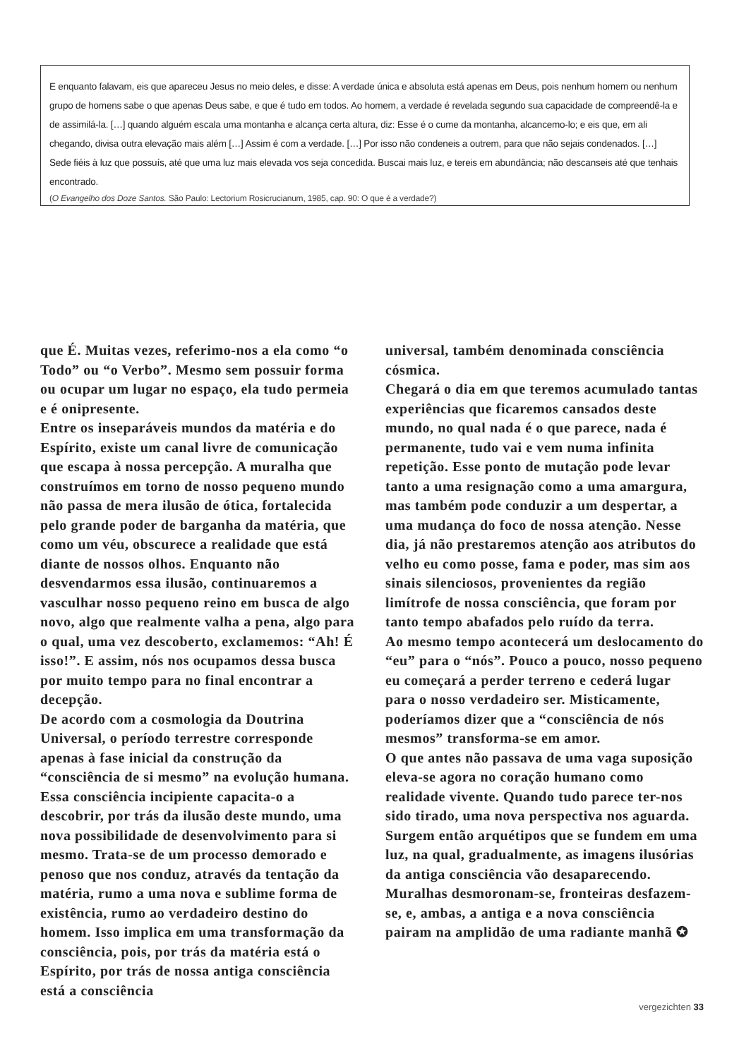E enquanto falavam, eis que apareceu Jesus no meio deles, e disse: A verdade única e absoluta está apenas em Deus, pois nenhum homem ou nenhum grupo de homens sabe o que apenas Deus sabe, e que é tudo em todos. Ao homem, a verdade é revelada segundo sua capacidade de compreendê-la e de assimilá-la. […] quando alguém escala uma montanha e alcança certa altura, diz: Esse é o cume da montanha, alcancemo-lo; e eis que, em ali chegando, divisa outra elevação mais além […] Assim é com a verdade. […] Por isso não condeneis a outrem, para que não sejais condenados. […] Sede fiéis à luz que possuís, até que uma luz mais elevada vos seja concedida. Buscai mais luz, e tereis em abundância; não descanseis até que tenhais encontrado.
(O Evangelho dos Doze Santos. São Paulo: Lectorium Rosicrucianum, 1985, cap. 90: O que é a verdade?)
que É. Muitas vezes, referimo-nos a ela como “o Todo” ou “o Verbo”. Mesmo sem possuir forma ou ocupar um lugar no espaço, ela tudo permeia e é onipresente.
Entre os inseparáveis mundos da matéria e do Espírito, existe um canal livre de comunicação que escapa à nossa percepção. A muralha que construímos em torno de nosso pequeno mundo não passa de mera ilusão de ótica, fortalecida pelo grande poder de barganha da matéria, que como um véu, obscurece a realidade que está diante de nossos olhos. Enquanto não desvendarmos essa ilusão, continuaremos a vasculhar nosso pequeno reino em busca de algo novo, algo que realmente valha a pena, algo para o qual, uma vez descoberto, exclamemos: “Ah! É isso!”. E assim, nós nos ocupamos dessa busca por muito tempo para no final encontrar a decepção.
De acordo com a cosmologia da Doutrina Universal, o período terrestre corresponde apenas à fase inicial da construção da “consciência de si mesmo” na evolução humana. Essa consciência incipiente capacita-o a descobrir, por trás da ilusão deste mundo, uma nova possibilidade de desenvolvimento para si mesmo. Trata-se de um processo demorado e penoso que nos conduz, através da tentação da matéria, rumo a uma nova e sublime forma de existência, rumo ao verdadeiro destino do homem. Isso implica em uma transformação da consciência, pois, por trás da matéria está o Espírito, por trás de nossa antiga consciência está a consciência
universal, também denominada consciência cósmica.
Chegará o dia em que teremos acumulado tantas experiências que ficaremos cansados deste mundo, no qual nada é o que parece, nada é permanente, tudo vai e vem numa infinita repetição. Esse ponto de mutação pode levar tanto a uma resignação como a uma amargura, mas também pode conduzir a um despertar, a uma mudança do foco de nossa atenção. Nesse dia, já não prestaremos atenção aos atributos do velho eu como posse, fama e poder, mas sim aos sinais silenciosos, provenientes da região limítrofe de nossa consciência, que foram por tanto tempo abafados pelo ruído da terra.
Ao mesmo tempo acontecerá um deslocamento do “eu” para o “nós”. Pouco a pouco, nosso pequeno eu começará a perder terreno e cederá lugar para o nosso verdadeiro ser. Misticamente, poderíamos dizer que a “consciência de nós mesmos” transforma-se em amor.
O que antes não passava de uma vaga suposição eleva-se agora no coração humano como realidade vivente. Quando tudo parece ter-nos sido tirado, uma nova perspectiva nos aguarda. Surgem então arquétipos que se fundem em uma luz, na qual, gradualmente, as imagens ilusórias da antiga consciência vão desaparecendo. Muralhas desmoronam-se, fronteiras desfazem-se, e, ambas, a antiga e a nova consciência pairam na amplidão de uma radiante manhã ✪
vergezichten 33